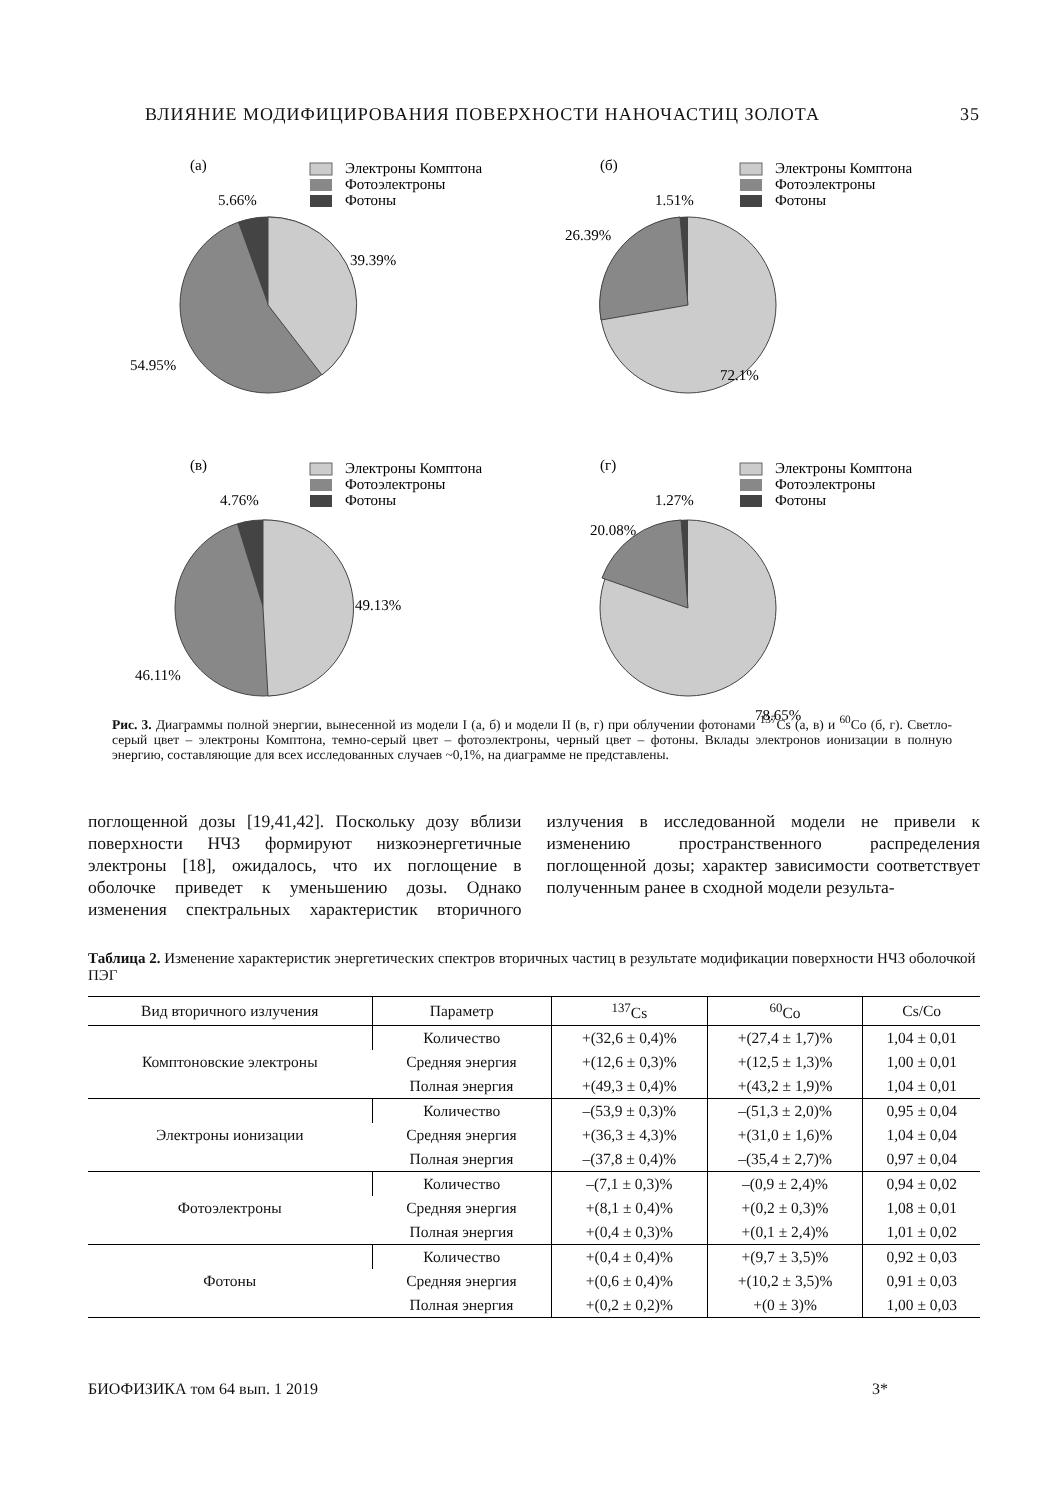ВЛИЯНИЕ МОДИФИЦИРОВАНИЯ ПОВЕРХНОСТИ НАНОЧАСТИЦ ЗОЛОТА 35
(а)
Электроны Комптона
Фотоэлектроны
Фотоны
5.66%
39.39%
54.95%
(б)
Электроны Комптона
Фотоэлектроны
Фотоны
1.51%
26.39%
72.1%
(в)
Электроны Комптона
Фотоэлектроны
Фотоны
4.76%
49.13%
46.11%
(г)
Электроны Комптона
Фотоэлектроны
Фотоны
1.27%
20.08%
78.65%
Рис. 3. Диаграммы полной энергии, вынесенной из модели I (а, б) и модели II (в, г) при облучении фотонами <sup>137</sup>Cs (а, в) и <sup>60</sup>Co (б, г). Светло-серый цвет – электроны Комптона, темно-серый цвет – фотоэлектроны, черный цвет – фотоны. Вклады электронов ионизации в полную энергию, составляющие для всех исследованных случаев ~0,1%, на диаграмме не представлены.
поглощенной дозы [19,41,42]. Поскольку дозу вблизи поверхности НЧЗ формируют низкоэнергетичные электроны [18], ожидалось, что их поглощение в оболочке приведет к уменьшению дозы. Однако изменения спектральных характеристик вторичного излучения в исследованной модели не привели к изменению пространственного распределения поглощенной дозы; характер зависимости соответствует полученным ранее в сходной модели результа-
Таблица 2. Изменение характеристик энергетических спектров вторичных частиц в результате модификации поверхности НЧЗ оболочкой ПЭГ
| Вид вторичного излучения | Параметр | <sup>137</sup>Cs | <sup>60</sup>Co | Cs/Co |
| --- | --- | --- | --- | --- |
| Комптоновские электроны | Количество | +(32,6 ± 0,4)% | +(27,4 ± 1,7)% | 1,04 ± 0,01 |
| | Средняя энергия | +(12,6 ± 0,3)% | +(12,5 ± 1,3)% | 1,00 ± 0,01 |
| | Полная энергия | +(49,3 ± 0,4)% | +(43,2 ± 1,9)% | 1,04 ± 0,01 |
| Электроны ионизации | Количество | –(53,9 ± 0,3)% | –(51,3 ± 2,0)% | 0,95 ± 0,04 |
| | Средняя энергия | +(36,3 ± 4,3)% | +(31,0 ± 1,6)% | 1,04 ± 0,04 |
| | Полная энергия | –(37,8 ± 0,4)% | –(35,4 ± 2,7)% | 0,97 ± 0,04 |
| Фотоэлектроны | Количество | –(7,1 ± 0,3)% | –(0,9 ± 2,4)% | 0,94 ± 0,02 |
| | Средняя энергия | +(8,1 ± 0,4)% | +(0,2 ± 0,3)% | 1,08 ± 0,01 |
| | Полная энергия | +(0,4 ± 0,3)% | +(0,1 ± 2,4)% | 1,01 ± 0,02 |
| Фотоны | Количество | +(0,4 ± 0,4)% | +(9,7 ± 3,5)% | 0,92 ± 0,03 |
| | Средняя энергия | +(0,6 ± 0,4)% | +(10,2 ± 3,5)% | 0,91 ± 0,03 |
| | Полная энергия | +(0,2 ± 0,2)% | +(0 ± 3)% | 1,00 ± 0,03 |
БИОФИЗИКА том 64 вып. 1 2019 3*